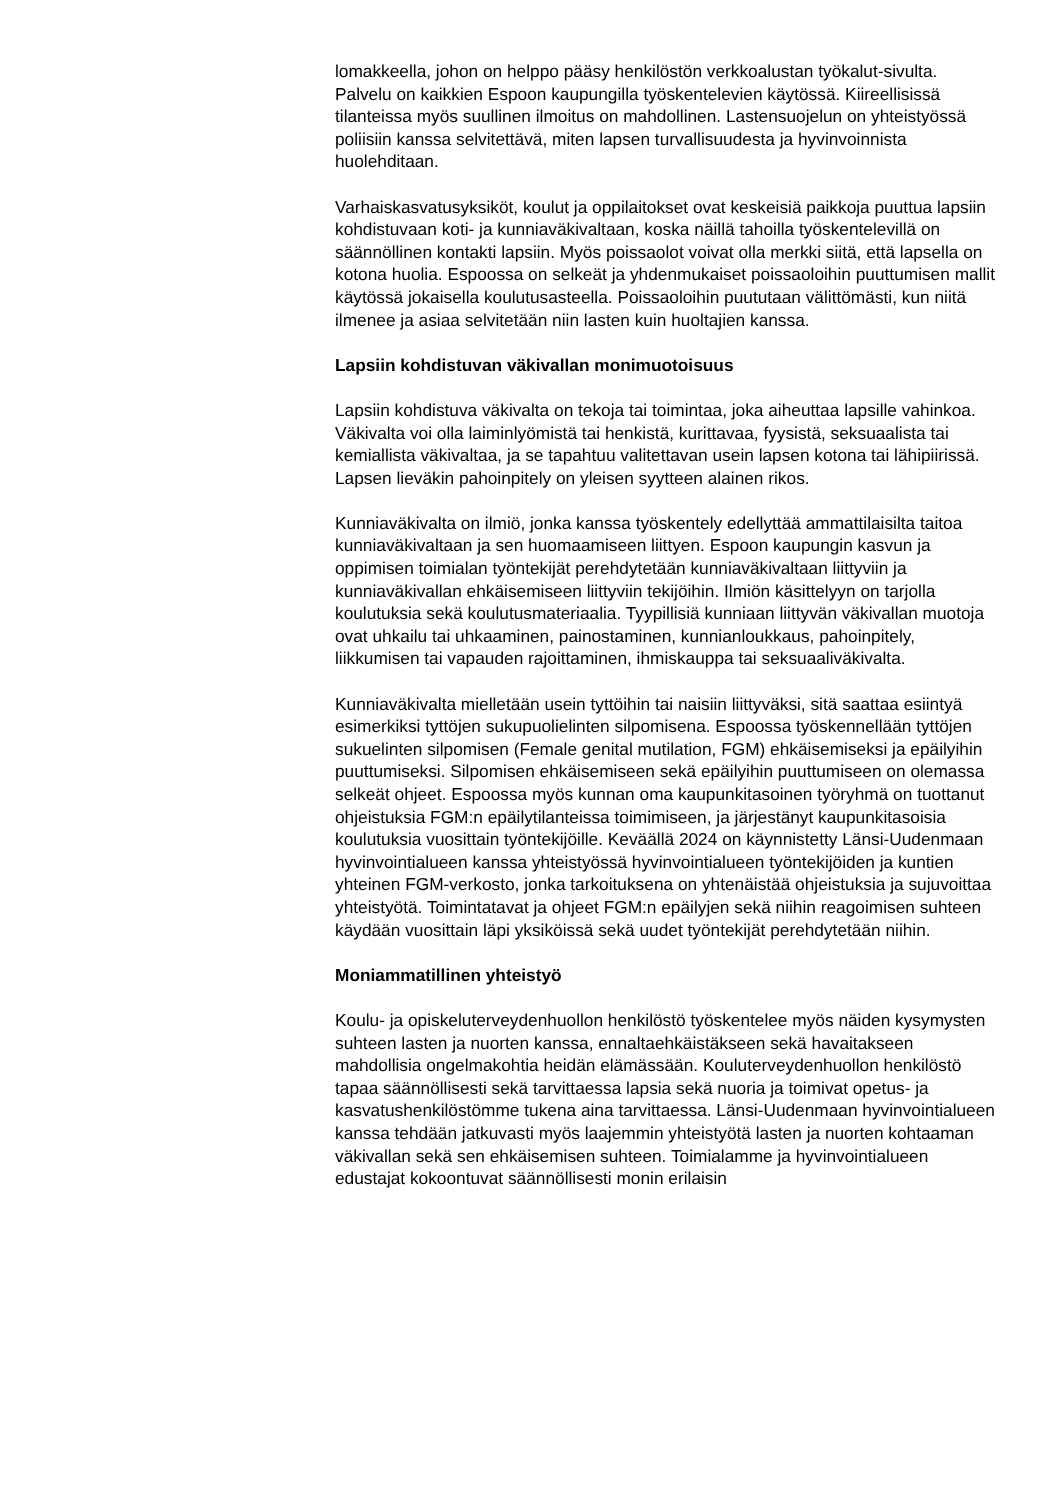lomakkeella, johon on helppo pääsy henkilöstön verkkoalustan työkalut-sivulta. Palvelu on kaikkien Espoon kaupungilla työskentelevien käytössä. Kiireellisissä tilanteissa myös suullinen ilmoitus on mahdollinen. Lastensuojelun on yhteistyössä poliisiin kanssa selvitettävä, miten lapsen turvallisuudesta ja hyvinvoinnista huolehditaan.
Varhaiskasvatusyksiköt, koulut ja oppilaitokset ovat keskeisiä paikkoja puuttua lapsiin kohdistuvaan koti- ja kunniaväkivaltaan, koska näillä tahoilla työskentelevillä on säännöllinen kontakti lapsiin. Myös poissaolot voivat olla merkki siitä, että lapsella on kotona huolia. Espoossa on selkeät ja yhdenmukaiset poissaoloihin puuttumisen mallit käytössä jokaisella koulutusasteella. Poissaoloihin puututaan välittömästi, kun niitä ilmenee ja asiaa selvitetään niin lasten kuin huoltajien kanssa.
Lapsiin kohdistuvan väkivallan monimuotoisuus
Lapsiin kohdistuva väkivalta on tekoja tai toimintaa, joka aiheuttaa lapsille vahinkoa. Väkivalta voi olla laiminlyömistä tai henkistä, kurittavaa, fyysistä, seksuaalista tai kemiallista väkivaltaa, ja se tapahtuu valitettavan usein lapsen kotona tai lähipiirissä. Lapsen lieväkin pahoinpitely on yleisen syytteen alainen rikos.
Kunniaväkivalta on ilmiö, jonka kanssa työskentely edellyttää ammattilaisilta taitoa kunniaväkivaltaan ja sen huomaamiseen liittyen. Espoon kaupungin kasvun ja oppimisen toimialan työntekijät perehdytetään kunniaväkivaltaan liittyviin ja kunniaväkivallan ehkäisemiseen liittyviin tekijöihin. Ilmiön käsittelyyn on tarjolla koulutuksia sekä koulutusmateriaalia. Tyypillisiä kunniaan liittyvän väkivallan muotoja ovat uhkailu tai uhkaaminen, painostaminen, kunnianloukkaus, pahoinpitely, liikkumisen tai vapauden rajoittaminen, ihmiskauppa tai seksuaaliväkivalta.
Kunniaväkivalta mielletään usein tyttöihin tai naisiin liittyväksi, sitä saattaa esiintyä esimerkiksi tyttöjen sukupuolielinten silpomisena. Espoossa työskennellään tyttöjen sukuelinten silpomisen (Female genital mutilation, FGM) ehkäisemiseksi ja epäilyihin puuttumiseksi. Silpomisen ehkäisemiseen sekä epäilyihin puuttumiseen on olemassa selkeät ohjeet. Espoossa myös kunnan oma kaupunkitasoinen työryhmä on tuottanut ohjeistuksia FGM:n epäilytilanteissa toimimiseen, ja järjestänyt kaupunkitasoisia koulutuksia vuosittain työntekijöille. Keväällä 2024 on käynnistetty Länsi-Uudenmaan hyvinvointialueen kanssa yhteistyössä hyvinvointialueen työntekijöiden ja kuntien yhteinen FGM-verkosto, jonka tarkoituksena on yhtenäistää ohjeistuksia ja sujuvoittaa yhteistyötä. Toimintatavat ja ohjeet FGM:n epäilyjen sekä niihin reagoimisen suhteen käydään vuosittain läpi yksiköissä sekä uudet työntekijät perehdytetään niihin.
Moniammatillinen yhteistyö
Koulu- ja opiskeluterveydenhuollon henkilöstö työskentelee myös näiden kysymysten suhteen lasten ja nuorten kanssa, ennaltaehkäistäkseen sekä havaitakseen mahdollisia ongelmakohtia heidän elämässään. Kouluterveydenhuollon henkilöstö tapaa säännöllisesti sekä tarvittaessa lapsia sekä nuoria ja toimivat opetus- ja kasvatushenkilöstömme tukena aina tarvittaessa. Länsi-Uudenmaan hyvinvointialueen kanssa tehdään jatkuvasti myös laajemmin yhteistyötä lasten ja nuorten kohtaaman väkivallan sekä sen ehkäisemisen suhteen. Toimialamme ja hyvinvointialueen edustajat kokoontuvat säännöllisesti monin erilaisin